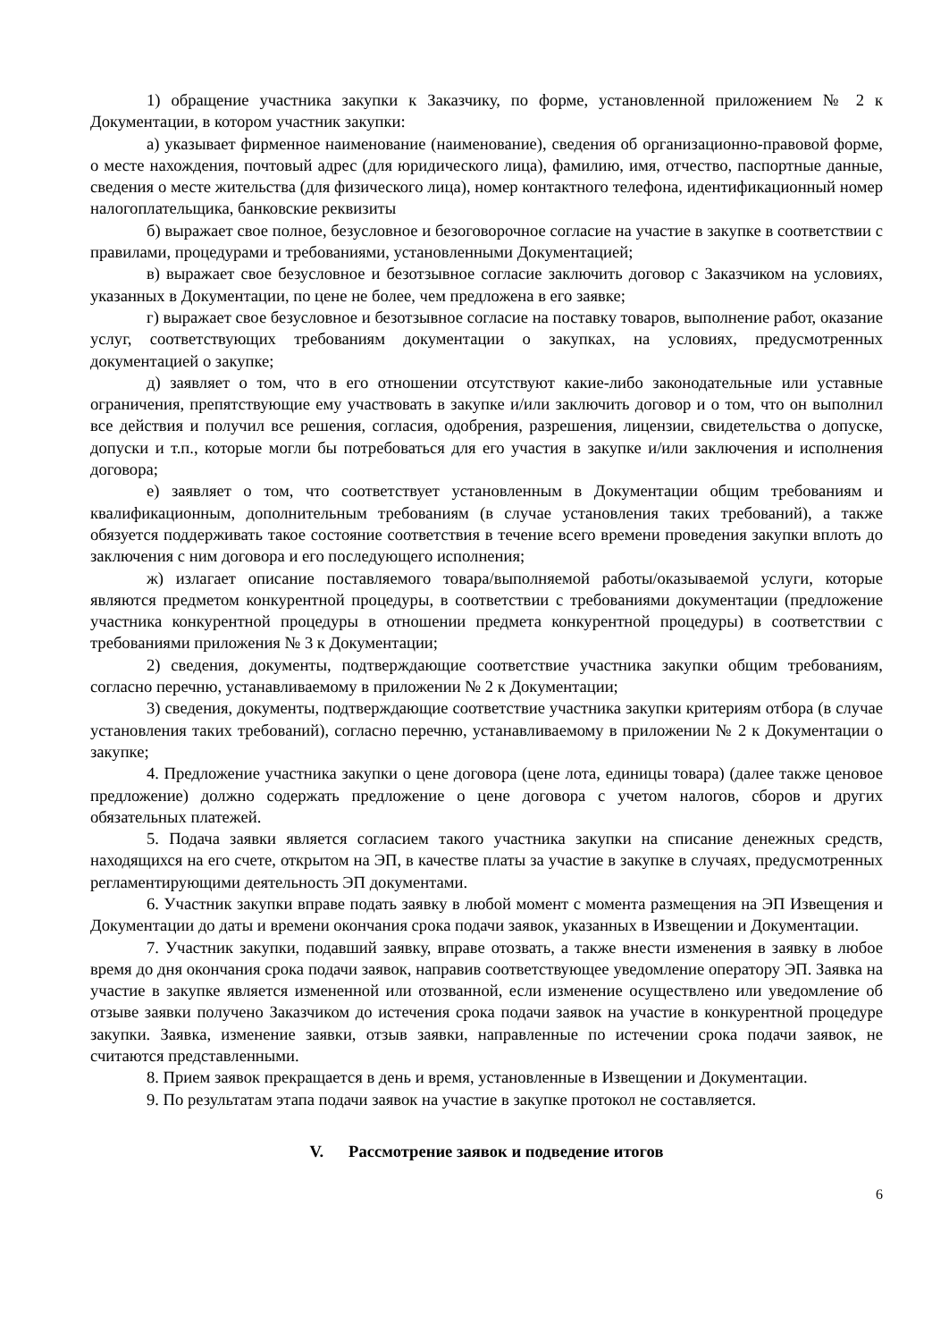1) обращение участника закупки к Заказчику, по форме, установленной приложением № 2 к Документации, в котором участник закупки:
а) указывает фирменное наименование (наименование), сведения об организационно-правовой форме, о месте нахождения, почтовый адрес (для юридического лица), фамилию, имя, отчество, паспортные данные, сведения о месте жительства (для физического лица), номер контактного телефона, идентификационный номер налогоплательщика, банковские реквизиты
б) выражает свое полное, безусловное и безоговорочное согласие на участие в закупке в соответствии с правилами, процедурами и требованиями, установленными Документацией;
в) выражает свое безусловное и безотзывное согласие заключить договор с Заказчиком на условиях, указанных в Документации, по цене не более, чем предложена в его заявке;
г) выражает свое безусловное и безотзывное согласие на поставку товаров, выполнение работ, оказание услуг, соответствующих требованиям документации о закупках, на условиях, предусмотренных документацией о закупке;
д) заявляет о том, что в его отношении отсутствуют какие-либо законодательные или уставные ограничения, препятствующие ему участвовать в закупке и/или заключить договор и о том, что он выполнил все действия и получил все решения, согласия, одобрения, разрешения, лицензии, свидетельства о допуске, допуски и т.п., которые могли бы потребоваться для его участия в закупке и/или заключения и исполнения договора;
е) заявляет о том, что соответствует установленным в Документации общим требованиям и квалификационным, дополнительным требованиям (в случае установления таких требований), а также обязуется поддерживать такое состояние соответствия в течение всего времени проведения закупки вплоть до заключения с ним договора и его последующего исполнения;
ж) излагает описание поставляемого товара/выполняемой работы/оказываемой услуги, которые являются предметом конкурентной процедуры, в соответствии с требованиями документации (предложение участника конкурентной процедуры в отношении предмета конкурентной процедуры) в соответствии с требованиями приложения № 3 к Документации;
2) сведения, документы, подтверждающие соответствие участника закупки общим требованиям, согласно перечню, устанавливаемому в приложении № 2 к Документации;
3) сведения, документы, подтверждающие соответствие участника закупки критериям отбора (в случае установления таких требований), согласно перечню, устанавливаемому в приложении № 2 к Документации о закупке;
4. Предложение участника закупки о цене договора (цене лота, единицы товара) (далее также ценовое предложение) должно содержать предложение о цене договора с учетом налогов, сборов и других обязательных платежей.
5. Подача заявки является согласием такого участника закупки на списание денежных средств, находящихся на его счете, открытом на ЭП, в качестве платы за участие в закупке в случаях, предусмотренных регламентирующими деятельность ЭП документами.
6. Участник закупки вправе подать заявку в любой момент с момента размещения на ЭП Извещения и Документации до даты и времени окончания срока подачи заявок, указанных в Извещении и Документации.
7. Участник закупки, подавший заявку, вправе отозвать, а также внести изменения в заявку в любое время до дня окончания срока подачи заявок, направив соответствующее уведомление оператору ЭП. Заявка на участие в закупке является измененной или отозванной, если изменение осуществлено или уведомление об отзыве заявки получено Заказчиком до истечения срока подачи заявок на участие в конкурентной процедуре закупки. Заявка, изменение заявки, отзыв заявки, направленные по истечении срока подачи заявок, не считаются представленными.
8. Прием заявок прекращается в день и время, установленные в Извещении и Документации.
9. По результатам этапа подачи заявок на участие в закупке протокол не составляется.
V. Рассмотрение заявок и подведение итогов
6